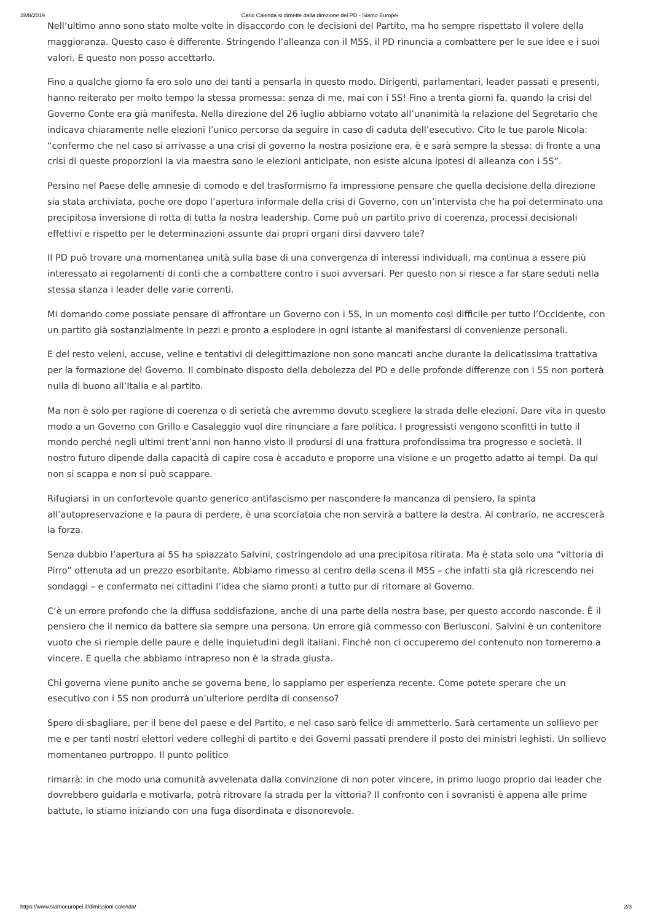28/8/2019 Carlo Calenda si dimette dalla direzione del PD - Siamo Europei
Nell’ultimo anno sono stato molte volte in disaccordo con le decisioni del Partito, ma ho sempre rispettato il volere della maggioranza. Questo caso è differente. Stringendo l’alleanza con il M5S, il PD rinuncia a combattere per le sue idee e i suoi valori. E questo non posso accettarlo.
Fino a qualche giorno fa ero solo uno dei tanti a pensarla in questo modo. Dirigenti, parlamentari, leader passati e presenti, hanno reiterato per molto tempo la stessa promessa: senza di me, mai con i 5S! Fino a trenta giorni fa, quando la crisi del Governo Conte era già manifesta. Nella direzione del 26 luglio abbiamo votato all’unanimità la relazione del Segretario che indicava chiaramente nelle elezioni l’unico percorso da seguire in caso di caduta dell’esecutivo. Cito le tue parole Nicola: “confermo che nel caso si arrivasse a una crisi di governo la nostra posizione era, è e sarà sempre la stessa: di fronte a una crisi di queste proporzioni la via maestra sono le elezioni anticipate, non esiste alcuna ipotesi di alleanza con i 5S”.
Persino nel Paese delle amnesie di comodo e del trasformismo fa impressione pensare che quella decisione della direzione sia stata archiviata, poche ore dopo l’apertura informale della crisi di Governo, con un’intervista che ha poi determinato una precipitosa inversione di rotta di tutta la nostra leadership. Come può un partito privo di coerenza, processi decisionali effettivi e rispetto per le determinazioni assunte dai propri organi dirsi davvero tale?
Il PD può trovare una momentanea unità sulla base di una convergenza di interessi individuali, ma continua a essere più interessato ai regolamenti di conti che a combattere contro i suoi avversari. Per questo non si riesce a far stare seduti nella stessa stanza i leader delle varie correnti.
Mi domando come possiate pensare di affrontare un Governo con i 5S, in un momento così difficile per tutto l’Occidente, con un partito già sostanzialmente in pezzi e pronto a esplodere in ogni istante al manifestarsi di convenienze personali.
E del resto veleni, accuse, veline e tentativi di delegittimazione non sono mancati anche durante la delicatissima trattativa per la formazione del Governo. Il combinato disposto della debolezza del PD e delle profonde differenze con i 5S non porterà nulla di buono all’Italia e al partito.
Ma non è solo per ragione di coerenza o di serietà che avremmo dovuto scegliere la strada delle elezioni. Dare vita in questo modo a un Governo con Grillo e Casaleggio vuol dire rinunciare a fare politica. I progressisti vengono sconfitti in tutto il mondo perché negli ultimi trent’anni non hanno visto il prodursi di una frattura profondissima tra progresso e società. Il nostro futuro dipende dalla capacità di capire cosa è accaduto e proporre una visione e un progetto adatto ai tempi. Da qui non si scappa e non si può scappare.
Rifugiarsi in un confortevole quanto generico antifascismo per nascondere la mancanza di pensiero, la spinta all’autopreservazione e la paura di perdere, è una scorciatoia che non servirà a battere la destra. Al contrario, ne accrescerà la forza.
Senza dubbio l’apertura ai 5S ha spiazzato Salvini, costringendolo ad una precipitosa ritirata. Ma è stata solo una “vittoria di Pirro” ottenuta ad un prezzo esorbitante. Abbiamo rimesso al centro della scena il M5S – che infatti sta già ricrescendo nei sondaggi – e confermato nei cittadini l’idea che siamo pronti a tutto pur di ritornare al Governo.
C’è un errore profondo che la diffusa soddisfazione, anche di una parte della nostra base, per questo accordo nasconde. È il pensiero che il nemico da battere sia sempre una persona. Un errore già commesso con Berlusconi. Salvini è un contenitore vuoto che si riempie delle paure e delle inquietudini degli italiani. Finché non ci occuperemo del contenuto non torneremo a vincere. E quella che abbiamo intrapreso non è la strada giusta.
Chi governa viene punito anche se governa bene, lo sappiamo per esperienza recente. Come potete sperare che un esecutivo con i 5S non produrrà un’ulteriore perdita di consenso?
Spero di sbagliare, per il bene del paese e del Partito, e nel caso sarò felice di ammetterlo. Sarà certamente un sollievo per me e per tanti nostri elettori vedere colleghi di partito e dei Governi passati prendere il posto dei ministri leghisti. Un sollievo momentaneo purtroppo. Il punto politico
rimarrà: in che modo una comunità avvelenata dalla convinzione di non poter vincere, in primo luogo proprio dai leader che dovrebbero guidarla e motivarla, potrà ritrovare la strada per la vittoria? Il confronto con i sovranisti è appena alle prime battute, lo stiamo iniziando con una fuga disordinata e disonorevole.
https://www.siamoeuropei.it/dimissioni-calenda/ 2/3